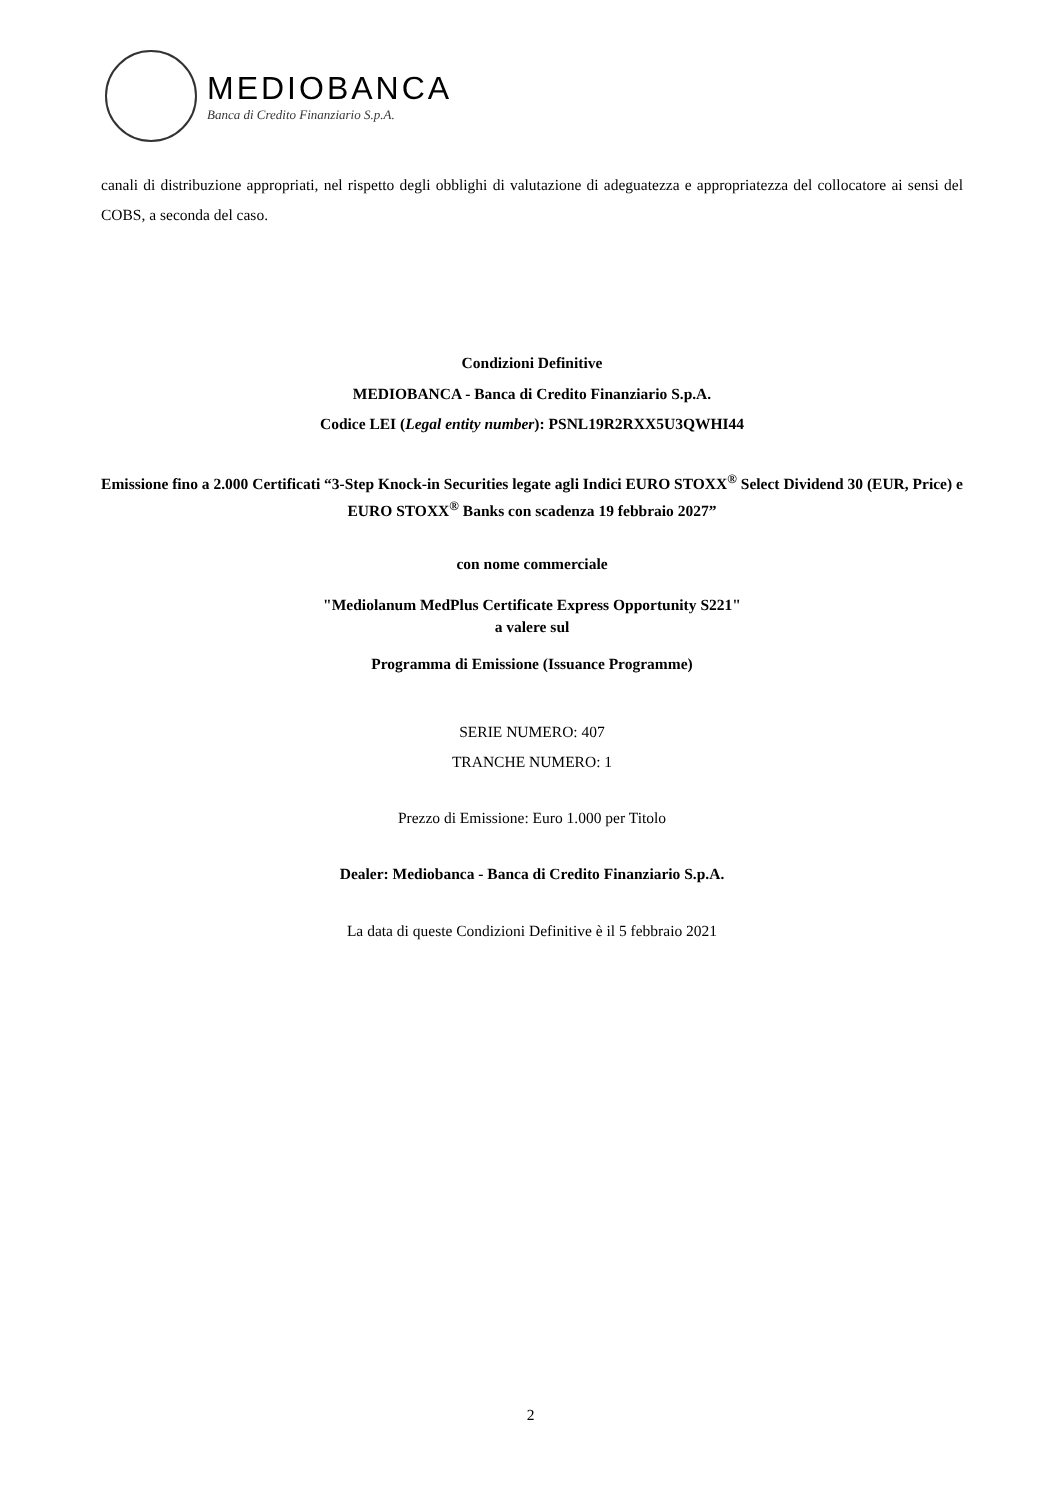MEDIOBANCA
Banca di Credito Finanziario S.p.A.
canali di distribuzione appropriati, nel rispetto degli obblighi di valutazione di adeguatezza e appropriatezza del collocatore ai sensi del COBS, a seconda del caso.
Condizioni Definitive
MEDIOBANCA - Banca di Credito Finanziario S.p.A.
Codice LEI (Legal entity number): PSNL19R2RXX5U3QWHI44
Emissione fino a 2.000 Certificati “3-Step Knock-in Securities legate agli Indici EURO STOXX<sup>®</sup> Select Dividend 30 (EUR, Price) e EURO STOXX<sup>®</sup> Banks con scadenza 19 febbraio 2027”
con nome commerciale
"Mediolanum MedPlus Certificate Express Opportunity S221"
a valere sul
Programma di Emissione (Issuance Programme)
SERIE NUMERO: 407
TRANCHE NUMERO: 1
Prezzo di Emissione: Euro 1.000 per Titolo
Dealer: Mediobanca - Banca di Credito Finanziario S.p.A.
La data di queste Condizioni Definitive è il 5 febbraio 2021
2